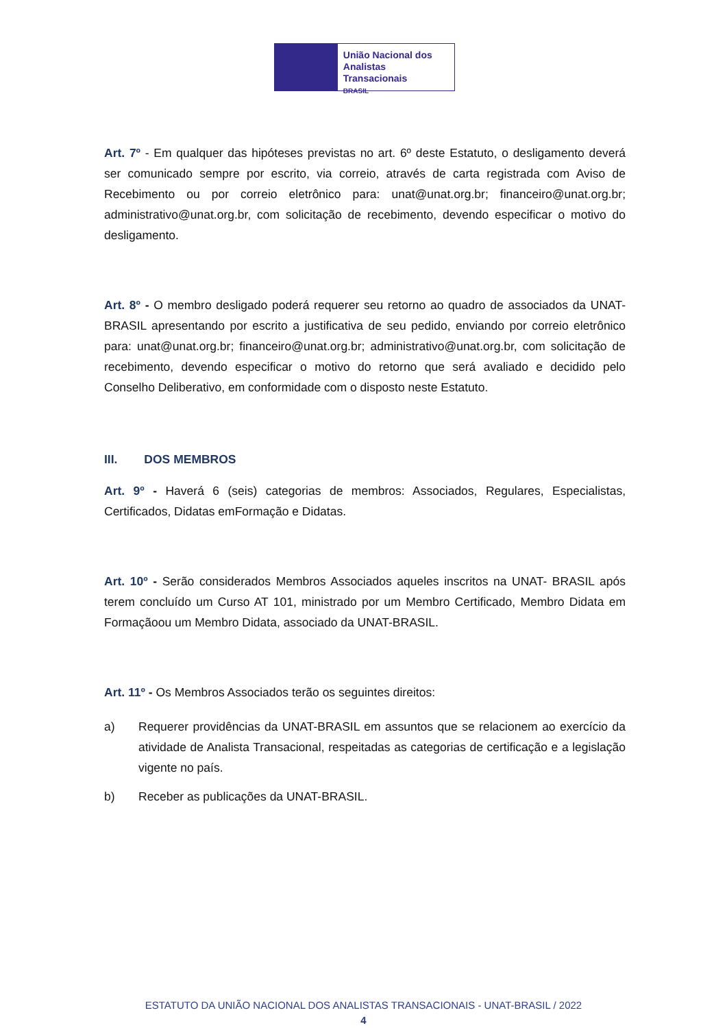União Nacional dos
Analistas Transacionais
BRASIL
Art. 7º - Em qualquer das hipóteses previstas no art. 6º deste Estatuto, o desligamento deverá ser comunicado sempre por escrito, via correio, através de carta registrada com Aviso de Recebimento ou por correio eletrônico para: unat@unat.org.br; financeiro@unat.org.br; administrativo@unat.org.br, com solicitação de recebimento, devendo especificar o motivo do desligamento.
Art. 8º - O membro desligado poderá requerer seu retorno ao quadro de associados da UNAT- BRASIL apresentando por escrito a justificativa de seu pedido, enviando por correio eletrônico para: unat@unat.org.br; financeiro@unat.org.br; administrativo@unat.org.br, com solicitação de recebimento, devendo especificar o motivo do retorno que será avaliado e decidido pelo Conselho Deliberativo, em conformidade com o disposto neste Estatuto.
III. DOS MEMBROS
Art. 9º - Haverá 6 (seis) categorias de membros: Associados, Regulares, Especialistas, Certificados, Didatas emFormação e Didatas.
Art. 10º - Serão considerados Membros Associados aqueles inscritos na UNAT- BRASIL após terem concluído um Curso AT 101, ministrado por um Membro Certificado, Membro Didata em Formaçãoou um Membro Didata, associado da UNAT-BRASIL.
Art. 11º - Os Membros Associados terão os seguintes direitos:
a) Requerer providências da UNAT-BRASIL em assuntos que se relacionem ao exercício da atividade de Analista Transacional, respeitadas as categorias de certificação e a legislação vigente no país.
b) Receber as publicações da UNAT-BRASIL.
ESTATUTO DA UNIÃO NACIONAL DOS ANALISTAS TRANSACIONAIS - UNAT-BRASIL / 2022
4